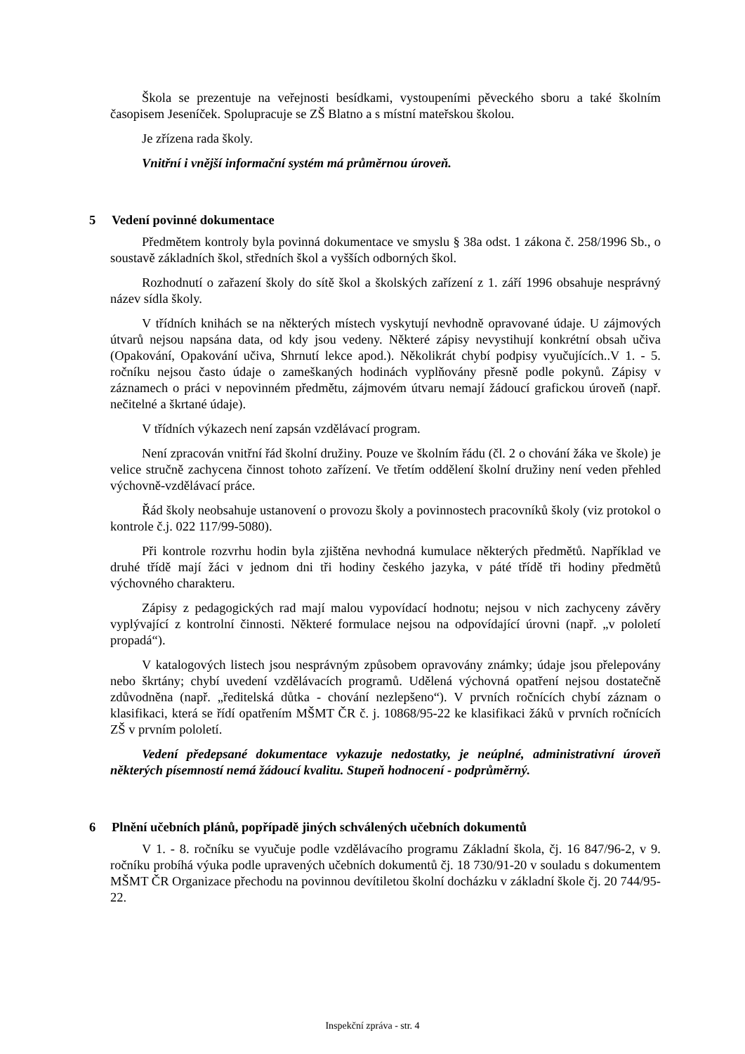Škola se prezentuje na veřejnosti besídkami, vystoupeními pěveckého sboru a také školním časopisem Jeseníček. Spolupracuje se ZŠ Blatno a s místní mateřskou školou.
Je zřízena rada školy.
Vnitřní i vnější informační systém má průměrnou úroveň.
5 Vedení povinné dokumentace
Předmětem kontroly byla povinná dokumentace ve smyslu § 38a odst. 1 zákona č. 258/1996 Sb., o soustavě základních škol, středních škol a vyšších odborných škol.
Rozhodnutí o zařazení školy do sítě škol a školských zařízení z 1. září 1996 obsahuje nesprávný název sídla školy.
V třídních knihách se na některých místech vyskytují nevhodně opravované údaje. U zájmových útvarů nejsou napsána data, od kdy jsou vedeny. Některé zápisy nevystihují konkrétní obsah učiva (Opakování, Opakování učiva, Shrnutí lekce apod.). Několikrát chybí podpisy vyučujících..V 1. - 5. ročníku nejsou často údaje o zameškaných hodinách vyplňovány přesně podle pokynů. Zápisy v záznamech o práci v nepovinném předmětu, zájmovém útvaru nemají žádoucí grafickou úroveň (např. nečitelné a škrtané údaje).
V třídních výkazech není zapsán vzdělávací program.
Není zpracován vnitřní řád školní družiny. Pouze ve školním řádu (čl. 2 o chování žáka ve škole) je velice stručně zachycena činnost tohoto zařízení. Ve třetím oddělení školní družiny není veden přehled výchovně-vzdělávací práce.
Řád školy neobsahuje ustanovení o provozu školy a povinnostech pracovníků školy (viz protokol o kontrole č.j. 022 117/99-5080).
Při kontrole rozvrhu hodin byla zjištěna nevhodná kumulace některých předmětů. Například ve druhé třídě mají žáci v jednom dni tři hodiny českého jazyka, v páté třídě tři hodiny předmětů výchovného charakteru.
Zápisy z pedagogických rad mají malou vypovídací hodnotu; nejsou v nich zachyceny závěry vyplývající z kontrolní činnosti. Některé formulace nejsou na odpovídající úrovni (např. „v pololetí propadá“).
V katalogových listech jsou nesprávným způsobem opravovány známky; údaje jsou přelepovány nebo škrtány; chybí uvedení vzdělávacích programů. Udělená výchovná opatření nejsou dostatečně zdůvodněna (např. „ředitelská důtka - chování nezlepšeno“). V prvních ročnících chybí záznam o klasifikaci, která se řídí opatřením MŠMT ČR č. j. 10868/95-22 ke klasifikaci žáků v prvních ročnících ZŠ v prvním pololetí.
Vedení předepsané dokumentace vykazuje nedostatky, je neúplné, administrativní úroveň některých písemností nemá žádoucí kvalitu. Stupeň hodnocení - podprůměrný.
6 Plnění učebních plánů, popřípadě jiných schválených učebních dokumentů
V 1. - 8. ročníku se vyučuje podle vzdělávacího programu Základní škola, čj. 16 847/96-2, v 9. ročníku probíhá výuka podle upravených učebních dokumentů čj. 18 730/91-20 v souladu s dokumentem MŠMT ČR Organizace přechodu na povinnou devítiletou školní docházku v základní škole čj. 20 744/95-22.
Inspekční zpráva - str. 4